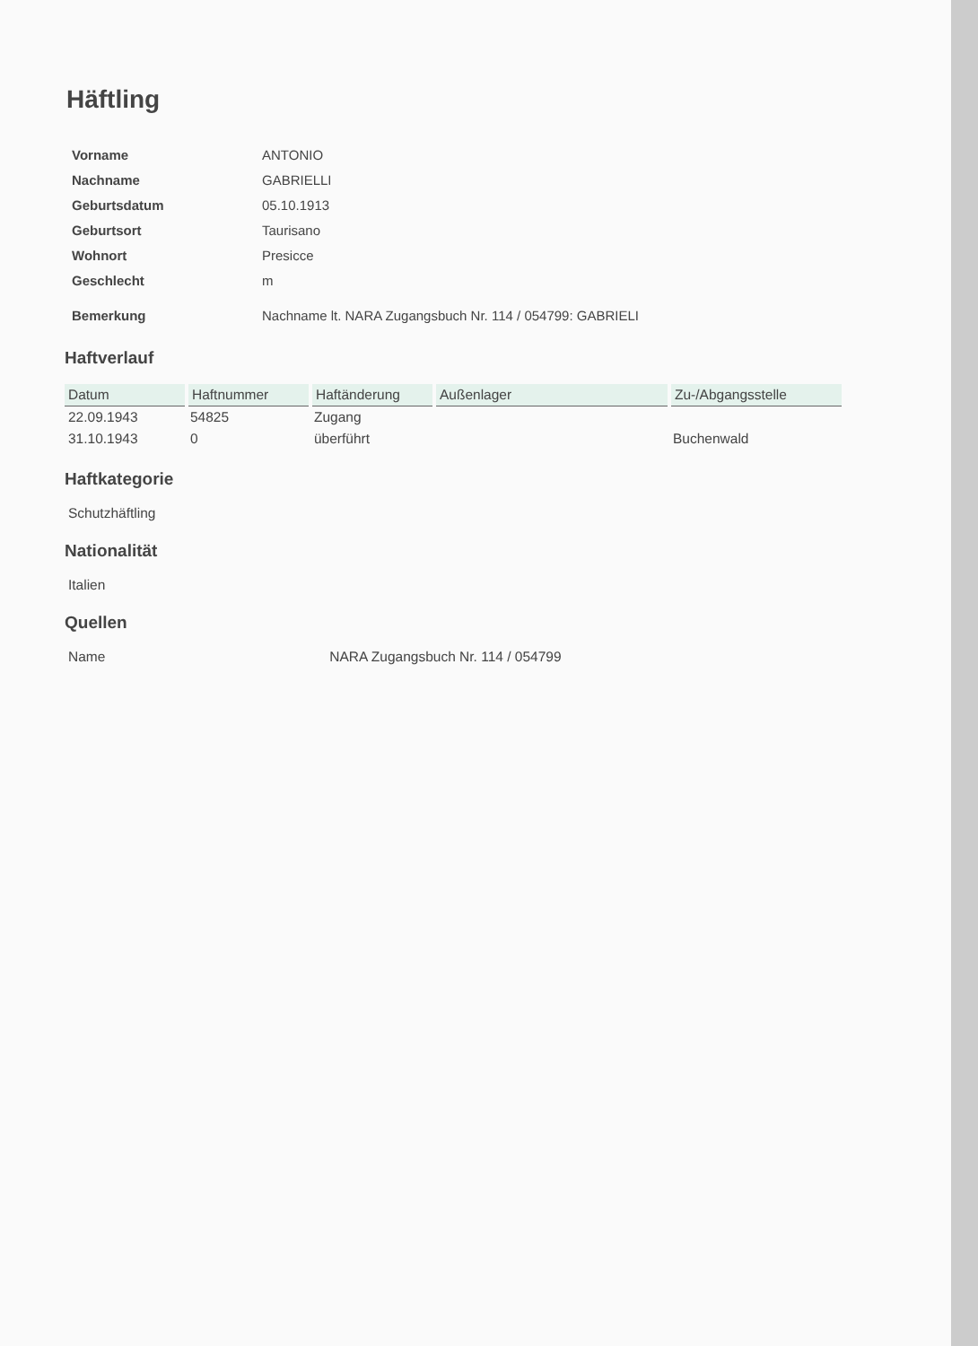Häftling
| Vorname | ANTONIO |
| Nachname | GABRIELLI |
| Geburtsdatum | 05.10.1913 |
| Geburtsort | Taurisano |
| Wohnort | Presicce |
| Geschlecht | m |
| Bemerkung | Nachname lt. NARA Zugangsbuch Nr. 114 / 054799: GABRIELI |
Haftverlauf
| Datum | Haftnummer | Haftänderung | Außenlager | Zu-/Abgangsstelle |
| --- | --- | --- | --- | --- |
| 22.09.1943 | 54825 | Zugang | | |
| 31.10.1943 | 0 | überführt | | Buchenwald |
Haftkategorie
Schutzhäftling
Nationalität
Italien
Quellen
Name NARA Zugangsbuch Nr. 114 / 054799